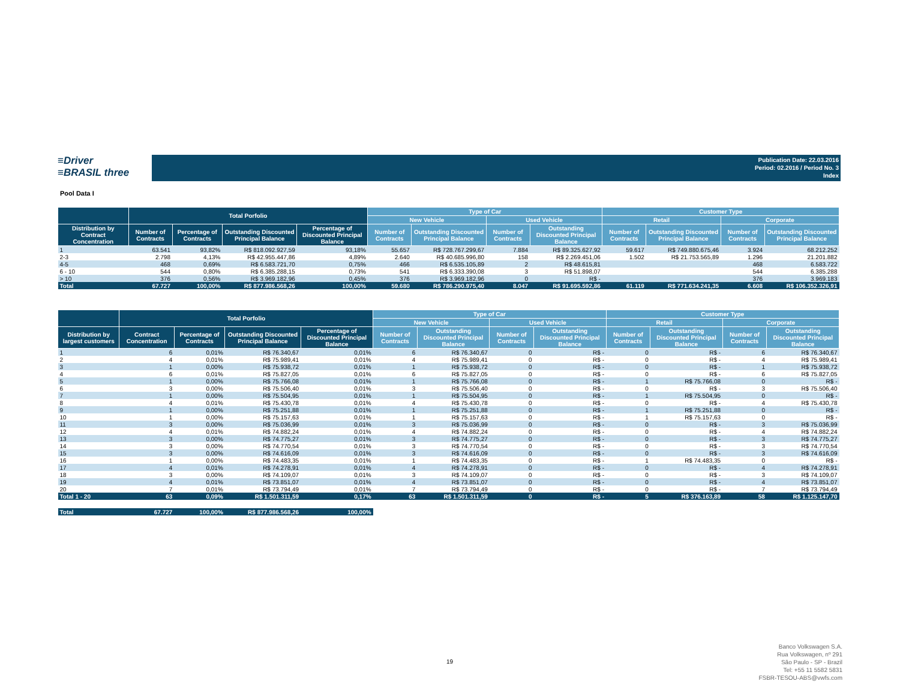≡Driver
≡BRASIL three
Publication Date: 22.03.2016
Period: 02.2016 / Period No. 3
Index
Pool Data I
| | Total Porfolio | | | | Type of Car | | | | Customer Type | | | |
| --- | --- | --- | --- | --- | --- | --- | --- | --- | --- | --- | --- | --- |
| | | | | | New Vehicle | | Used Vehicle | | Retail | | Corporate | |
| Distribution by Contract Concentration | Number of Contracts | Percentage of Contracts | Outstanding Discounted Principal Balance | Percentage of Discounted Principal Balance | Number of Contracts | Outstanding Discounted Principal Balance | Number of Contracts | Outstanding Discounted Principal Balance | Number of Contracts | Outstanding Discounted Principal Balance | Number of Contracts | Outstanding Discounted Principal Balance |
| 1 | 63.541 | 93,82% | R$ 818.092.927,59 | 93,18% | 55.657 | R$ 728.767.299,67 | 7.884 | R$ 89.325.627,92 | 59.617 | R$ 749.880.675,46 | 3.924 | 68.212.252 |
| 2-3 | 2.798 | 4,13% | R$ 42.955.447,86 | 4,89% | 2.640 | R$ 40.685.996,80 | 158 | R$ 2.269.451,06 | 1.502 | R$ 21.753.565,89 | 1.296 | 21.201.882 |
| 4-5 | 468 | 0,69% | R$ 6.583.721,70 | 0,75% | 466 | R$ 6.535.105,89 | 2 | R$ 48.615,81 | | | 468 | 6.583.722 |
| 6 - 10 | 544 | 0,80% | R$ 6.385.288,15 | 0,73% | 541 | R$ 6.333.390,08 | 3 | R$ 51.898,07 | | | 544 | 6.385.288 |
| > 10 | 376 | 0,56% | R$ 3.969.182,96 | 0,45% | 376 | R$ 3.969.182,96 | 0 | R$ - | | | 376 | 3.969.183 |
| Total | 67.727 | 100,00% | R$ 877.986.568,26 | 100,00% | 59.680 | R$ 786.290.975,40 | 8.047 | R$ 91.695.592,86 | 61.119 | R$ 771.634.241,35 | 6.608 | R$ 106.352.326,91 |
| | Total Porfolio | | | | Type of Car | | | | Customer Type | | | |
| --- | --- | --- | --- | --- | --- | --- | --- | --- | --- | --- | --- | --- |
| | | | | | New Vehicle | | Used Vehicle | | Retail | | Corporate | |
| Distribution by largest customers | Contract Concentration | Percentage of Contracts | Outstanding Discounted Principal Balance | Percentage of Discounted Principal Balance | Number of Contracts | Outstanding Discounted Principal Balance | Number of Contracts | Outstanding Discounted Principal Balance | Number of Contracts | Outstanding Discounted Principal Balance | Number of Contracts | Outstanding Discounted Principal Balance |
| 1 | 6 | 0,01% | R$ 76.340,67 | 0,01% | 6 | R$ 76.340,67 | 0 | R$ - | 0 | R$ - | 6 | R$ 76.340,67 |
| 2 | 4 | 0,01% | R$ 75.989,41 | 0,01% | 4 | R$ 75.989,41 | 0 | R$ - | 0 | R$ - | 4 | R$ 75.989,41 |
| 3 | 1 | 0,00% | R$ 75.938,72 | 0,01% | 1 | R$ 75.938,72 | 0 | R$ - | 0 | R$ - | 1 | R$ 75.938,72 |
| 4 | 6 | 0,01% | R$ 75.827,05 | 0,01% | 6 | R$ 75.827,05 | 0 | R$ - | 0 | R$ - | 6 | R$ 75.827,05 |
| 5 | 1 | 0,00% | R$ 75.766,08 | 0,01% | 1 | R$ 75.766,08 | 0 | R$ - | 1 | R$ 75.766,08 | 0 | R$ - |
| 6 | 3 | 0,00% | R$ 75.506,40 | 0,01% | 3 | R$ 75.506,40 | 0 | R$ - | 0 | R$ - | 3 | R$ 75.506,40 |
| 7 | 1 | 0,00% | R$ 75.504,95 | 0,01% | 1 | R$ 75.504,95 | 0 | R$ - | 1 | R$ 75.504,95 | 0 | R$ - |
| 8 | 4 | 0,01% | R$ 75.430,78 | 0,01% | 4 | R$ 75.430,78 | 0 | R$ - | 0 | R$ - | 4 | R$ 75.430,78 |
| 9 | 1 | 0,00% | R$ 75.251,88 | 0,01% | 1 | R$ 75.251,88 | 0 | R$ - | 1 | R$ 75.251,88 | 0 | R$ - |
| 10 | 1 | 0,00% | R$ 75.157,63 | 0,01% | 1 | R$ 75.157,63 | 0 | R$ - | 1 | R$ 75.157,63 | 0 | R$ - |
| 11 | 3 | 0,00% | R$ 75.036,99 | 0,01% | 3 | R$ 75.036,99 | 0 | R$ - | 0 | R$ - | 3 | R$ 75.036,99 |
| 12 | 4 | 0,01% | R$ 74.882,24 | 0,01% | 4 | R$ 74.882,24 | 0 | R$ - | 0 | R$ - | 4 | R$ 74.882,24 |
| 13 | 3 | 0,00% | R$ 74.775,27 | 0,01% | 3 | R$ 74.775,27 | 0 | R$ - | 0 | R$ - | 3 | R$ 74.775,27 |
| 14 | 3 | 0,00% | R$ 74.770,54 | 0,01% | 3 | R$ 74.770,54 | 0 | R$ - | 0 | R$ - | 3 | R$ 74.770,54 |
| 15 | 3 | 0,00% | R$ 74.616,09 | 0,01% | 3 | R$ 74.616,09 | 0 | R$ - | 0 | R$ - | 3 | R$ 74.616,09 |
| 16 | 1 | 0,00% | R$ 74.483,35 | 0,01% | 1 | R$ 74.483,35 | 0 | R$ - | 1 | R$ 74.483,35 | 0 | R$ - |
| 17 | 4 | 0,01% | R$ 74.278,91 | 0,01% | 4 | R$ 74.278,91 | 0 | R$ - | 0 | R$ - | 4 | R$ 74.278,91 |
| 18 | 3 | 0,00% | R$ 74.109,07 | 0,01% | 3 | R$ 74.109,07 | 0 | R$ - | 0 | R$ - | 3 | R$ 74.109,07 |
| 19 | 4 | 0,01% | R$ 73.851,07 | 0,01% | 4 | R$ 73.851,07 | 0 | R$ - | 0 | R$ - | 4 | R$ 73.851,07 |
| 20 | 7 | 0,01% | R$ 73.794,49 | 0,01% | 7 | R$ 73.794,49 | 0 | R$ - | 0 | R$ - | 7 | R$ 73.794,49 |
| Total 1 - 20 | 63 | 0,09% | R$ 1.501.311,59 | 0,17% | 63 | R$ 1.501.311,59 | 0 | R$ - | 5 | R$ 376.163,89 | 58 | R$ 1.125.147,70 |
| Total | 67.727 | 100,00% | R$ 877.986.568,26 | 100,00% | | | | | | | | |
19
Banco Volkswagen S.A.
Rua Volkswagen, nº 291
São Paulo - SP - Brazil
Tel: +55 11 5582 5831
FSBR-TESOU-ABS@vwfs.com